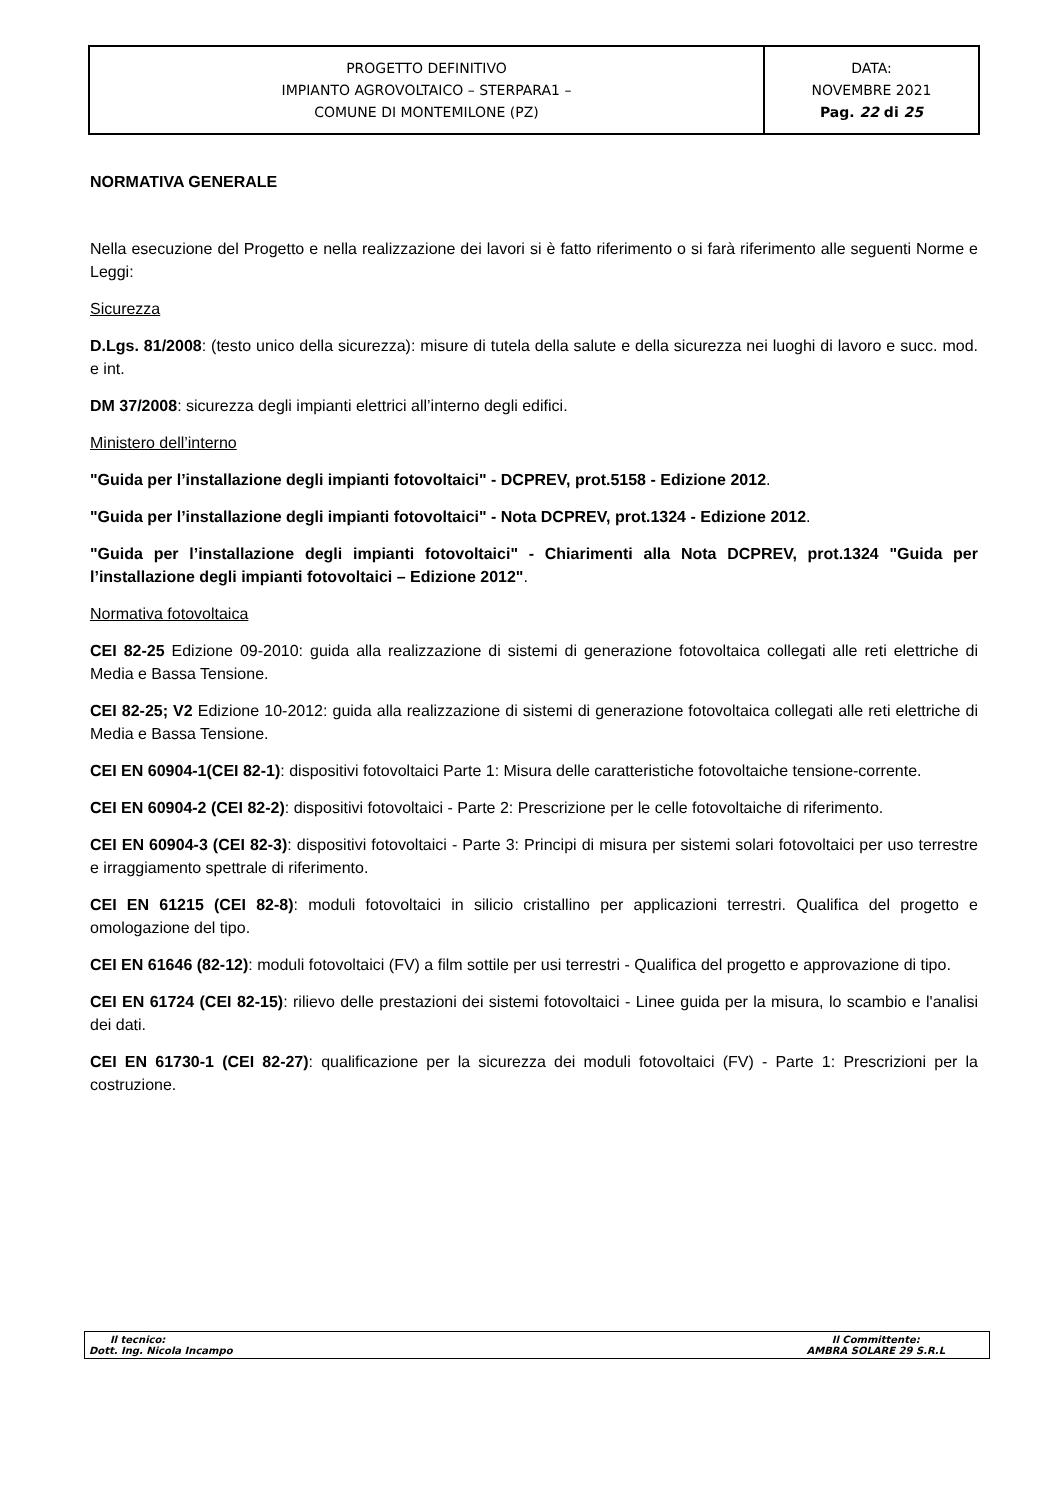| PROGETTO DEFINITIVO IMPIANTO AGROVOLTAICO – STERPARA1 – COMUNE DI MONTEMILONE (PZ) | DATA: NOVEMBRE 2021 Pag. 22 di 25 |
NORMATIVA GENERALE
Nella esecuzione del Progetto e nella realizzazione dei lavori si è fatto riferimento o si farà riferimento alle seguenti Norme e Leggi:
Sicurezza
D.Lgs. 81/2008: (testo unico della sicurezza): misure di tutela della salute e della sicurezza nei luoghi di lavoro e succ. mod. e int.
DM 37/2008: sicurezza degli impianti elettrici all’interno degli edifici.
Ministero dell’interno
"Guida per l’installazione degli impianti fotovoltaici" - DCPREV, prot.5158 - Edizione 2012.
"Guida per l’installazione degli impianti fotovoltaici" - Nota DCPREV, prot.1324 - Edizione 2012.
"Guida per l’installazione degli impianti fotovoltaici" - Chiarimenti alla Nota DCPREV, prot.1324 "Guida per l’installazione degli impianti fotovoltaici – Edizione 2012".
Normativa fotovoltaica
CEI 82-25 Edizione 09-2010: guida alla realizzazione di sistemi di generazione fotovoltaica collegati alle reti elettriche di Media e Bassa Tensione.
CEI 82-25; V2 Edizione 10-2012: guida alla realizzazione di sistemi di generazione fotovoltaica collegati alle reti elettriche di Media e Bassa Tensione.
CEI EN 60904-1(CEI 82-1): dispositivi fotovoltaici Parte 1: Misura delle caratteristiche fotovoltaiche tensione-corrente.
CEI EN 60904-2 (CEI 82-2): dispositivi fotovoltaici - Parte 2: Prescrizione per le celle fotovoltaiche di riferimento.
CEI EN 60904-3 (CEI 82-3): dispositivi fotovoltaici - Parte 3: Principi di misura per sistemi solari fotovoltaici per uso terrestre e irraggiamento spettrale di riferimento.
CEI EN 61215 (CEI 82-8): moduli fotovoltaici in silicio cristallino per applicazioni terrestri. Qualifica del progetto e omologazione del tipo.
CEI EN 61646 (82-12): moduli fotovoltaici (FV) a film sottile per usi terrestri - Qualifica del progetto e approvazione di tipo.
CEI EN 61724 (CEI 82-15): rilievo delle prestazioni dei sistemi fotovoltaici - Linee guida per la misura, lo scambio e l'analisi dei dati.
CEI EN 61730-1 (CEI 82-27): qualificazione per la sicurezza dei moduli fotovoltaici (FV) - Parte 1: Prescrizioni per la costruzione.
Il tecnico:
Dott. Ing. Nicola Incampo
Il Committente:
AMBRA SOLARE 29 S.R.L